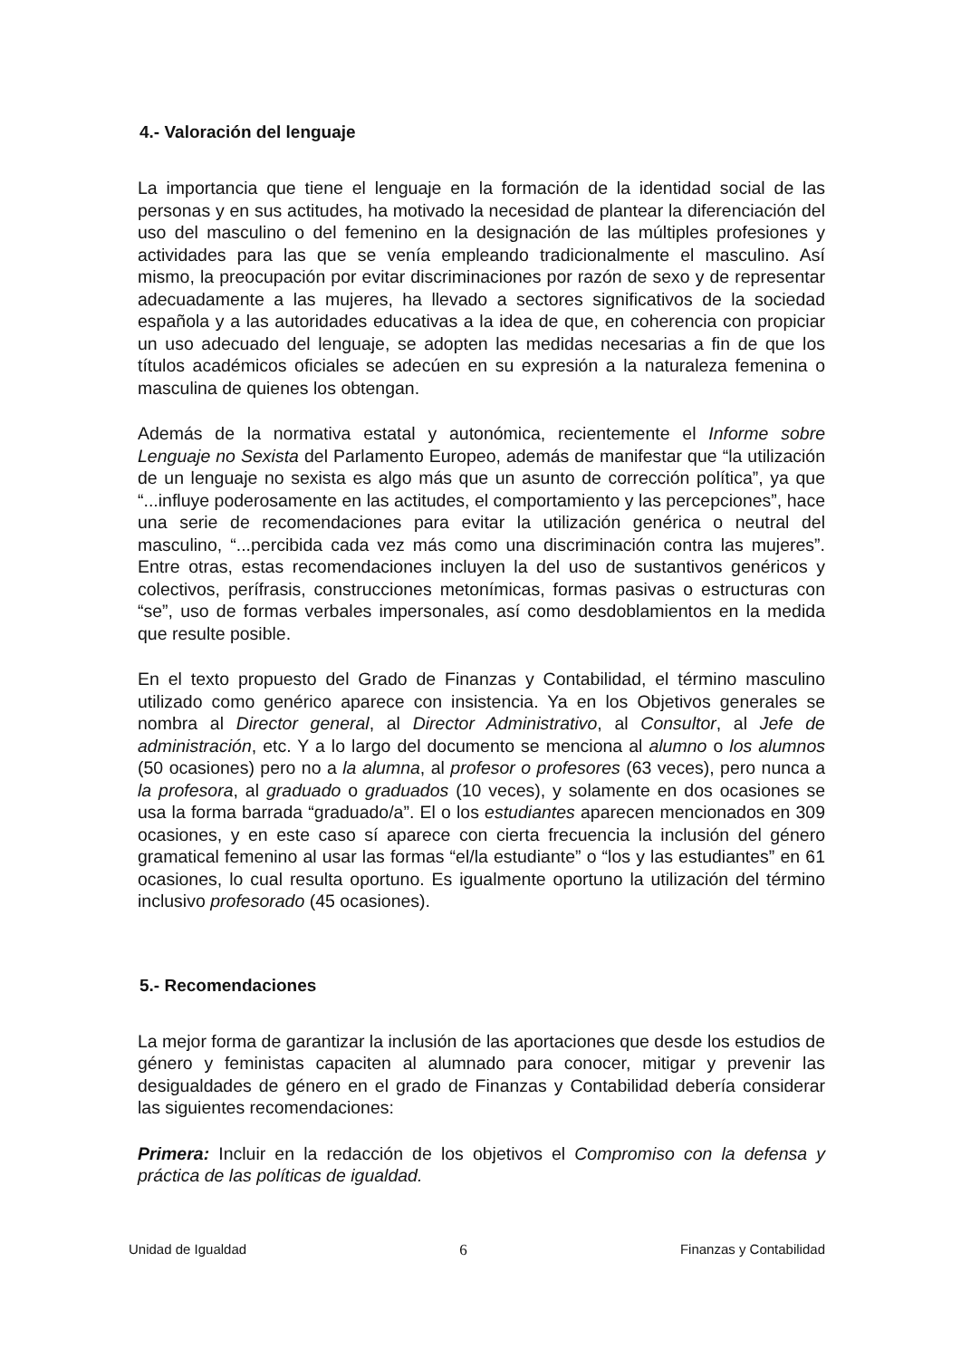4.- Valoración del lenguaje
La importancia que tiene el lenguaje en la formación de la identidad social de las personas y en sus actitudes, ha motivado la necesidad de plantear la diferenciación del uso del masculino o del femenino en la designación de las múltiples profesiones y actividades para las que se venía empleando tradicionalmente el masculino. Así mismo, la preocupación por evitar discriminaciones por razón de sexo y de representar adecuadamente a las mujeres, ha llevado a sectores significativos de la sociedad española y a las autoridades educativas a la idea de que, en coherencia con propiciar un uso adecuado del lenguaje, se adopten las medidas necesarias a fin de que los títulos académicos oficiales se adecúen en su expresión a la naturaleza femenina o masculina de quienes los obtengan.
Además de la normativa estatal y autonómica, recientemente el Informe sobre Lenguaje no Sexista del Parlamento Europeo, además de manifestar que “la utilización de un lenguaje no sexista es algo más que un asunto de corrección política”, ya que “...influye poderosamente en las actitudes, el comportamiento y las percepciones”, hace una serie de recomendaciones para evitar la utilización genérica o neutral del masculino, “...percibida cada vez más como una discriminación contra las mujeres”. Entre otras, estas recomendaciones incluyen la del uso de sustantivos genéricos y colectivos, perífrasis, construcciones metonímicas, formas pasivas o estructuras con “se”, uso de formas verbales impersonales, así como desdoblamientos en la medida que resulte posible.
En el texto propuesto del Grado de Finanzas y Contabilidad, el término masculino utilizado como genérico aparece con insistencia. Ya en los Objetivos generales se nombra al Director general, al Director Administrativo, al Consultor, al Jefe de administración, etc. Y a lo largo del documento se menciona al alumno o los alumnos (50 ocasiones) pero no a la alumna, al profesor o profesores (63 veces), pero nunca a la profesora, al graduado o graduados (10 veces), y solamente en dos ocasiones se usa la forma barrada “graduado/a”. El o los estudiantes aparecen mencionados en 309 ocasiones, y en este caso sí aparece con cierta frecuencia la inclusión del género gramatical femenino al usar las formas “el/la estudiante” o “los y las estudiantes” en 61 ocasiones, lo cual resulta oportuno. Es igualmente oportuno la utilización del término inclusivo profesorado (45 ocasiones).
5.- Recomendaciones
La mejor forma de garantizar la inclusión de las aportaciones que desde los estudios de género y feministas capaciten al alumnado para conocer, mitigar y prevenir las desigualdades de género en el grado de Finanzas y Contabilidad debería considerar las siguientes recomendaciones:
Primera: Incluir en la redacción de los objetivos el Compromiso con la defensa y práctica de las políticas de igualdad.
Unidad de Igualdad 6 Finanzas y Contabilidad